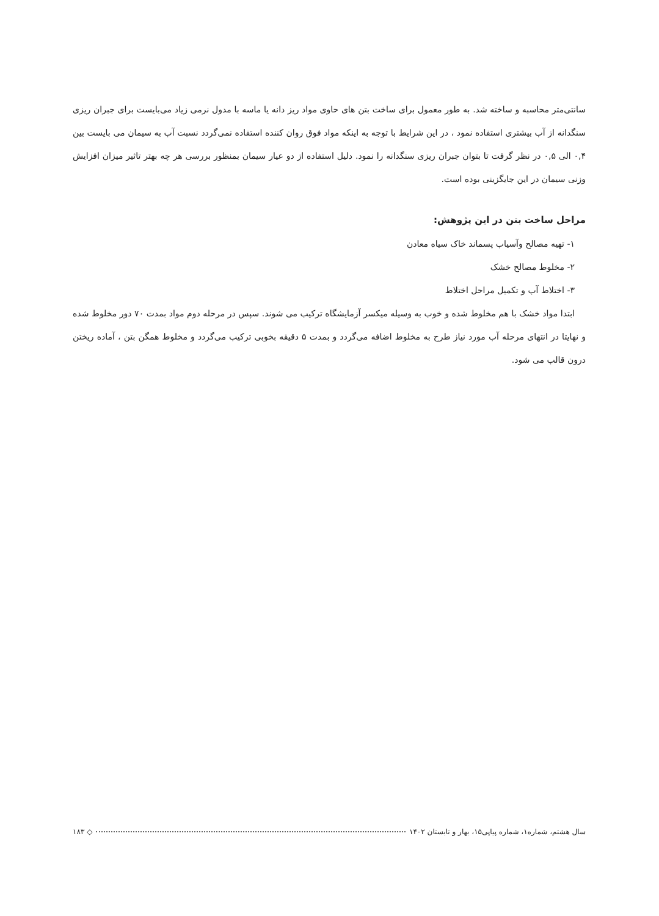سانتی‌متر محاسبه و ساخته شد. به طور معمول برای ساخت بتن های حاوی مواد ریز دانه یا ماسه با مدول نرمی زیاد می‌بایست برای جبران ریزی سنگدانه از آب بیشتری استفاده نمود ، در این شرایط با توجه به اینکه مواد فوق روان کننده استفاده نمی‌گردد نسبت آب به سیمان می بایست بین ۰,۴ الی ۰,۵ در نظر گرفت تا بتوان جبران ریزی سنگدانه را نمود. دلیل استفاده از دو عیار سیمان بمنظور بررسی هر چه بهتر تاثیر میزان افزایش وزنی سیمان در این جایگزینی بوده است.
مراحل ساخت بتن در این پژوهش:
۱- تهیه مصالح وآسیاب پسماند خاک سیاه معادن
۲- مخلوط مصالح خشک
۳- اختلاط آب و تکمیل مراحل اختلاط
ابتدا مواد خشک با هم مخلوط شده و خوب به وسیله میکسر آزمایشگاه ترکیب می شوند. سپس در مرحله دوم مواد بمدت ۷۰ دور مخلوط شده و نهایتا در انتهای مرحله آب مورد نیاز طرح به مخلوط اضافه می‌گردد و بمدت ۵ دقیقه بخوبی ترکیب می‌گردد و مخلوط همگن بتن ، آماده ریختن درون قالب می شود.
سال هشتم، شماره۱، شماره پیاپی۱۵، بهار و تابستان ۱۴۰۲ ◇ ۱۸۳